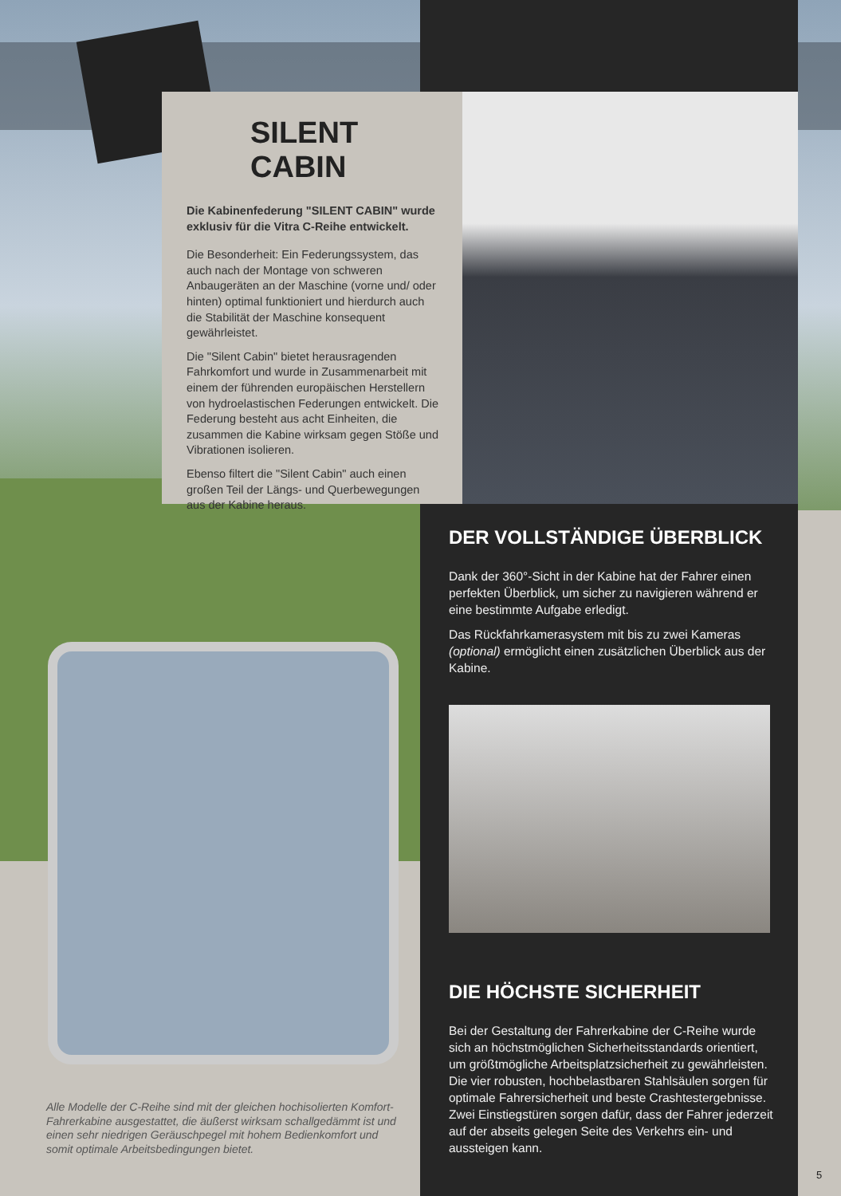SILENT CABIN
Die Kabinenfederung "SILENT CABIN" wurde exklusiv für die Vitra C-Reihe entwickelt.
Die Besonderheit: Ein Federungssystem, das auch nach der Montage von schweren Anbaugeräten an der Maschine (vorne und/ oder hinten) optimal funktioniert und hierdurch auch die Stabilität der Maschine konsequent gewährleistet.
Die "Silent Cabin" bietet herausragenden Fahrkomfort und wurde in Zusammenarbeit mit einem der führenden europäischen Herstellern von hydroelastischen Federungen entwickelt. Die Federung besteht aus acht Einheiten, die zusammen die Kabine wirksam gegen Stöße und Vibrationen isolieren.
Ebenso filtert die "Silent Cabin" auch einen großen Teil der Längs- und Querbewegungen aus der Kabine heraus.
DER VOLLSTÄNDIGE ÜBERBLICK
Dank der 360°-Sicht in der Kabine hat der Fahrer einen perfekten Überblick, um sicher zu navigieren während er eine bestimmte Aufgabe erledigt.
Das Rückfahrkamerasystem mit bis zu zwei Kameras (optional) ermöglicht einen zusätzlichen Überblick aus der Kabine.
DIE HÖCHSTE SICHERHEIT
Bei der Gestaltung der Fahrerkabine der C-Reihe wurde sich an höchstmöglichen Sicherheitsstandards orientiert, um größtmögliche Arbeitsplatzsicherheit zu gewährleisten. Die vier robusten, hochbelastbaren Stahlsäulen sorgen für optimale Fahrersicherheit und beste Crashtestergebnisse. Zwei Einstiegstüren sorgen dafür, dass der Fahrer jederzeit auf der abseits gelegen Seite des Verkehrs ein- und aussteigen kann.
Alle Modelle der C-Reihe sind mit der gleichen hochisolierten Komfort-Fahrerkabine ausgestattet, die äußerst wirksam schallgedämmt ist und einen sehr niedrigen Geräuschpegel mit hohem Bedienkomfort und somit optimale Arbeitsbedingungen bietet.
5